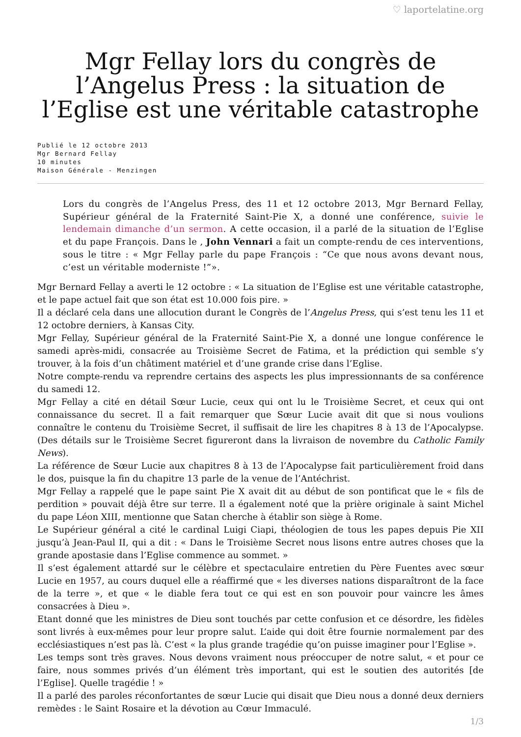♡ laportelatine.org
Mgr Fellay lors du congrès de l’Angelus Press : la situation de l’Eglise est une véritable catastrophe
Publié le 12 octobre 2013
Mgr Bernard Fellay
10 minutes
Maison Générale - Menzingen
Lors du congrès de l’Angelus Press, des 11 et 12 octobre 2013, Mgr Bernard Fellay, Supérieur général de la Fraternité Saint-Pie X, a donné une conférence, suivie le lendemain dimanche d’un sermon. A cette occasion, il a parlé de la situation de l’Eglise et du pape François. Dans le , John Vennari a fait un compte-rendu de ces interventions, sous le titre : « Mgr Fellay parle du pape François : “Ce que nous avons devant nous, c’est un véritable moderniste !”».
Mgr Bernard Fellay a averti le 12 octobre : « La situation de l’Eglise est une véritable catastrophe, et le pape actuel fait que son état est 10.000 fois pire. »
Il a déclaré cela dans une allocution durant le Congrès de l’Angelus Press, qui s’est tenu les 11 et 12 octobre derniers, à Kansas City.
Mgr Fellay, Supérieur général de la Fraternité Saint-Pie X, a donné une longue conférence le samedi après-midi, consacrée au Troisième Secret de Fatima, et la prédiction qui semble s’y trouver, à la fois d’un châtiment matériel et d’une grande crise dans l’Eglise.
Notre compte-rendu va reprendre certains des aspects les plus impressionnants de sa conférence du samedi 12.
Mgr Fellay a cité en détail Sœur Lucie, ceux qui ont lu le Troisième Secret, et ceux qui ont connaissance du secret. Il a fait remarquer que Sœur Lucie avait dit que si nous voulions connaître le contenu du Troisième Secret, il suffisait de lire les chapitres 8 à 13 de l’Apocalypse. (Des détails sur le Troisième Secret figureront dans la livraison de novembre du Catholic Family News).
La référence de Sœur Lucie aux chapitres 8 à 13 de l’Apocalypse fait particulièrement froid dans le dos, puisque la fin du chapitre 13 parle de la venue de l’Antéchrist.
Mgr Fellay a rappelé que le pape saint Pie X avait dit au début de son pontificat que le « fils de perdition » pouvait déjà être sur terre. Il a également noté que la prière originale à saint Michel du pape Léon XIII, mentionne que Satan cherche à établir son siège à Rome.
Le Supérieur général a cité le cardinal Luigi Ciapi, théologien de tous les papes depuis Pie XII jusqu’à Jean-Paul II, qui a dit : « Dans le Troisième Secret nous lisons entre autres choses que la grande apostasie dans l’Eglise commence au sommet. »
Il s’est également attardé sur le célèbre et spectaculaire entretien du Père Fuentes avec sœur Lucie en 1957, au cours duquel elle a réaffirmé que « les diverses nations disparaîtront de la face de la terre », et que « le diable fera tout ce qui est en son pouvoir pour vaincre les âmes consacrées à Dieu ».
Etant donné que les ministres de Dieu sont touchés par cette confusion et ce désordre, les fidèles sont livrés à eux-mêmes pour leur propre salut. L’aide qui doit être fournie normalement par des ecclésiastiques n’est pas là. C’est « la plus grande tragédie qu’on puisse imaginer pour l’Eglise ».
Les temps sont très graves. Nous devons vraiment nous préoccuper de notre salut, « et pour ce faire, nous sommes privés d’un élément très important, qui est le soutien des autorités [de l’Eglise]. Quelle tragédie ! »
Il a parlé des paroles réconfortantes de sœur Lucie qui disait que Dieu nous a donné deux derniers remèdes : le Saint Rosaire et la dévotion au Cœur Immaculé.
1/3